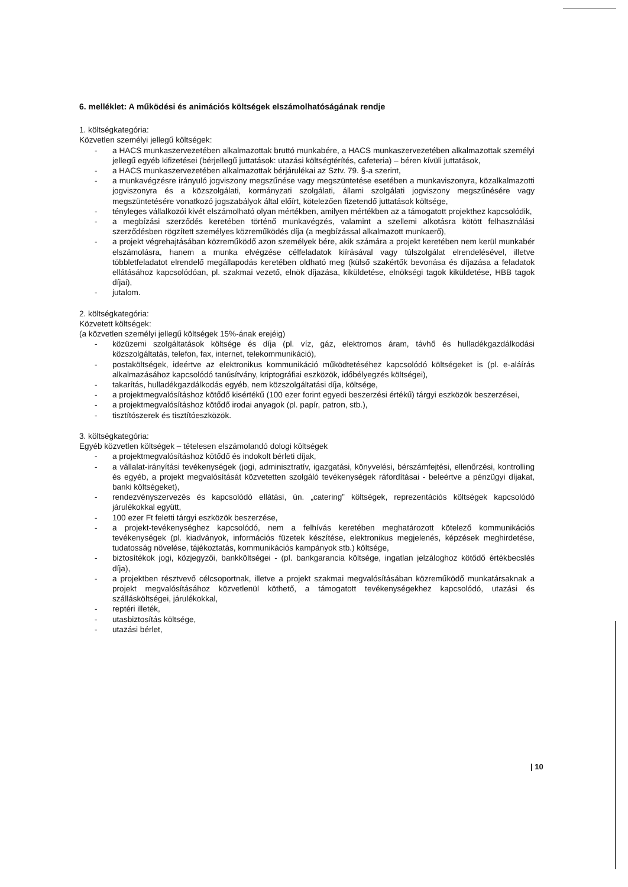6. melléklet: A működési és animációs költségek elszámolhatóságának rendje
1. költségkategória:
Közvetlen személyi jellegű költségek:
- a HACS munkaszervezetében alkalmazottak bruttó munkabére, a HACS munkaszervezetében alkalmazottak személyi jellegű egyéb kifizetései (bérjellegű juttatások: utazási költségtérítés, cafeteria) – béren kívüli juttatások,
- a HACS munkaszervezetében alkalmazottak bérjárulékai az Sztv. 79. §-a szerint,
- a munkavégzésre irányuló jogviszony megszűnése vagy megszüntetése esetében a munkaviszonyra, közalkalmazotti jogviszonyra és a közszolgálati, kormányzati szolgálati, állami szolgálati jogviszony megszűnésére vagy megszüntetésére vonatkozó jogszabályok által előírt, kötelezően fizetendő juttatások költsége,
- tényleges vállalkozói kivét elszámolható olyan mértékben, amilyen mértékben az a támogatott projekthez kapcsolódik,
- a megbízási szerződés keretében történő munkavégzés, valamint a szellemi alkotásra kötött felhasználási szerződésben rögzített személyes közreműködés díja (a megbízással alkalmazott munkaerő),
- a projekt végrehajtásában közreműködő azon személyek bére, akik számára a projekt keretében nem kerül munkabér elszámolásra, hanem a munka elvégzése célfeladatok kiírásával vagy túlszolgálat elrendelésével, illetve többletfeladatot elrendelő megállapodás keretében oldható meg (külső szakértők bevonása és díjazása a feladatok ellátásához kapcsolódóan, pl. szakmai vezető, elnök díjazása, kiküldetése, elnökségi tagok kiküldetése, HBB tagok díjai),
- jutalom.
2. költségkategória:
Közvetett költségek:
(a közvetlen személyi jellegű költségek 15%-ának erejéig)
- közüzemi szolgáltatások költsége és díja (pl. víz, gáz, elektromos áram, távhő és hulladékgazdálkodási közszolgáltatás, telefon, fax, internet, telekommunikáció),
- postaköltségek, ideértve az elektronikus kommunikáció működtetéséhez kapcsolódó költségeket is (pl. e-aláírás alkalmazásához kapcsolódó tanúsítvány, kriptográfiai eszközök, időbélyegzés költségei),
- takarítás, hulladékgazdálkodás egyéb, nem közszolgáltatási díja, költsége,
- a projektmegvalósításhoz kötődő kisértékű (100 ezer forint egyedi beszerzési értékű) tárgyi eszközök beszerzései,
- a projektmegvalósításhoz kötődő irodai anyagok (pl. papír, patron, stb.),
- tisztítószerek és tisztítóeszközök.
3. költségkategória:
Egyéb közvetlen költségek – tételesen elszámolandó dologi költségek
- a projektmegvalósításhoz kötődő és indokolt bérleti díjak,
- a vállalat-irányítási tevékenységek (jogi, adminisztratív, igazgatási, könyvelési, bérszámfejtési, ellenőrzési, kontrolling és egyéb, a projekt megvalósítását közvetetten szolgáló tevékenységek ráfordításai - beleértve a pénzügyi díjakat, banki költségeket),
- rendezvényszervezés és kapcsolódó ellátási, ún. „catering” költségek, reprezentációs költségek kapcsolódó járulékokkal együtt,
- 100 ezer Ft feletti tárgyi eszközök beszerzése,
- a projekt-tevékenységhez kapcsolódó, nem a felhívás keretében meghatározott kötelező kommunikációs tevékenységek (pl. kiadványok, információs füzetek készítése, elektronikus megjelenés, képzések meghirdetése, tudatosság növelése, tájékoztatás, kommunikációs kampányok stb.) költsége,
- biztosítékok jogi, közjegyzői, bankköltségei - (pl. bankgarancia költsége, ingatlan jelzáloghoz kötődő értékbecslés díja),
- a projektben résztvevő célcsoportnak, illetve a projekt szakmai megvalósításában közreműködő munkatársaknak a projekt megvalósításához közvetlenül köthető, a támogatott tevékenységekhez kapcsolódó, utazási és szállásköltségei, járulékokkal,
- reptéri illeték,
- utasbiztosítás költsége,
- utazási bérlet,
| 10